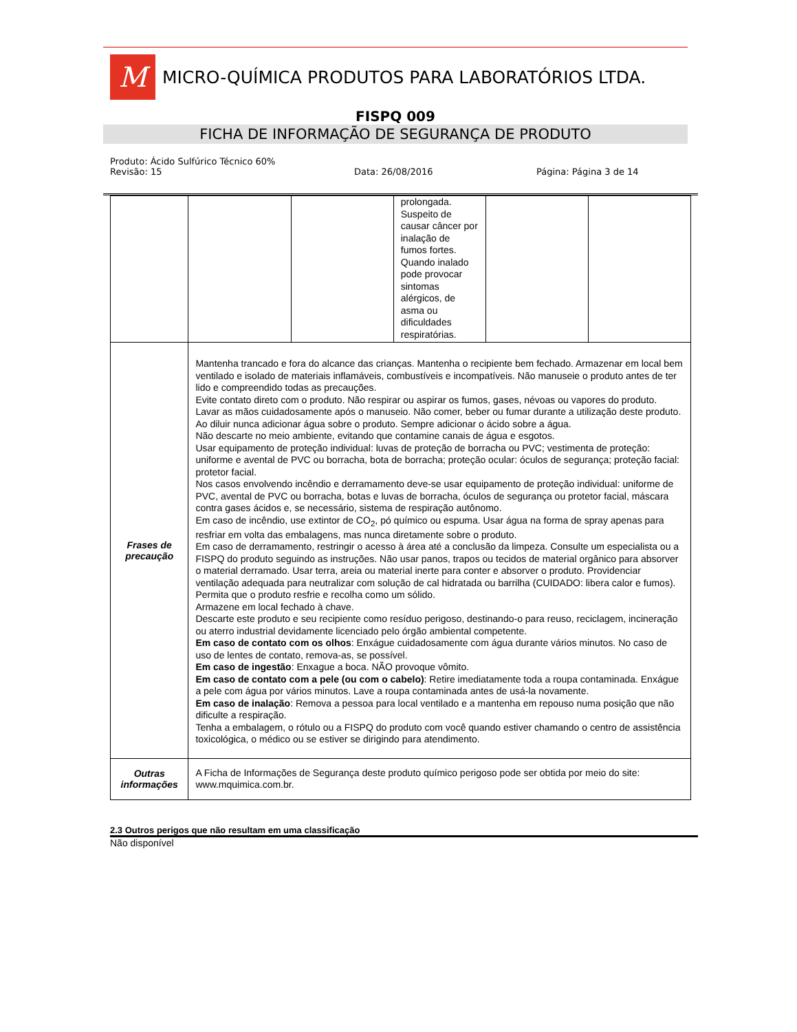M
MICRO-QUÍMICA PRODUTOS PARA LABORATÓRIOS LTDA.
FISPQ 009
FICHA DE INFORMAÇÃO DE SEGURANÇA DE PRODUTO
Produto: Ácido Sulfúrico Técnico 60%
Revisão: 15 Data: 26/08/2016 Página: Página 3 de 14
| | | | prolongada. Suspeito de causar câncer por inalação de fumos fortes. Quando inalado pode provocar sintomas alérgicos, de asma ou dificuldades respiratórias. | | |
| Frases de precaução | Mantenha trancado e fora do alcance das crianças. Mantenha o recipiente bem fechado. Armazenar em local bem ventilado e isolado de materiais inflamáveis, combustíveis e incompatíveis. Não manuseie o produto antes de ter lido e compreendido todas as precauções. Evite contato direto com o produto. Não respirar ou aspirar os fumos, gases, névoas ou vapores do produto. Lavar as mãos cuidadosamente após o manuseio. Não comer, beber ou fumar durante a utilização deste produto. Ao diluir nunca adicionar água sobre o produto. Sempre adicionar o ácido sobre a água. Não descarte no meio ambiente, evitando que contamine canais de água e esgotos. Usar equipamento de proteção individual: luvas de proteção de borracha ou PVC; vestimenta de proteção: uniforme e avental de PVC ou borracha, bota de borracha; proteção ocular: óculos de segurança; proteção facial: protetor facial. Nos casos envolvendo incêndio e derramamento deve-se usar equipamento de proteção individual: uniforme de PVC, avental de PVC ou borracha, botas e luvas de borracha, óculos de segurança ou protetor facial, máscara contra gases ácidos e, se necessário, sistema de respiração autônomo. Em caso de incêndio, use extintor de CO<sub>2</sub>, pó químico ou espuma. Usar água na forma de spray apenas para resfriar em volta das embalagens, mas nunca diretamente sobre o produto. Em caso de derramamento, restringir o acesso à área até a conclusão da limpeza. Consulte um especialista ou a FISPQ do produto seguindo as instruções. Não usar panos, trapos ou tecidos de material orgânico para absorver o material derramado. Usar terra, areia ou material inerte para conter e absorver o produto. Providenciar ventilação adequada para neutralizar com solução de cal hidratada ou barrilha (CUIDADO: libera calor e fumos). Permita que o produto resfrie e recolha como um sólido. Armazene em local fechado à chave. Descarte este produto e seu recipiente como resíduo perigoso, destinando-o para reuso, reciclagem, incineração ou aterro industrial devidamente licenciado pelo órgão ambiental competente. Em caso de contato com os olhos : Enxágue cuidadosamente com água durante vários minutos. No caso de uso de lentes de contato, remova-as, se possível. Em caso de ingestão : Enxague a boca. NÃO provoque vômito. Em caso de contato com a pele (ou com o cabelo) : Retire imediatamente toda a roupa contaminada. Enxágue a pele com água por vários minutos. Lave a roupa contaminada antes de usá-la novamente. Em caso de inalação : Remova a pessoa para local ventilado e a mantenha em repouso numa posição que não dificulte a respiração. Tenha a embalagem, o rótulo ou a FISPQ do produto com você quando estiver chamando o centro de assistência toxicológica, o médico ou se estiver se dirigindo para atendimento. | | | | |
| Outras informações | A Ficha de Informações de Segurança deste produto químico perigoso pode ser obtida por meio do site: www.mquimica.com.br. | | | | |
2.3 Outros perigos que não resultam em uma classificação
Não disponível